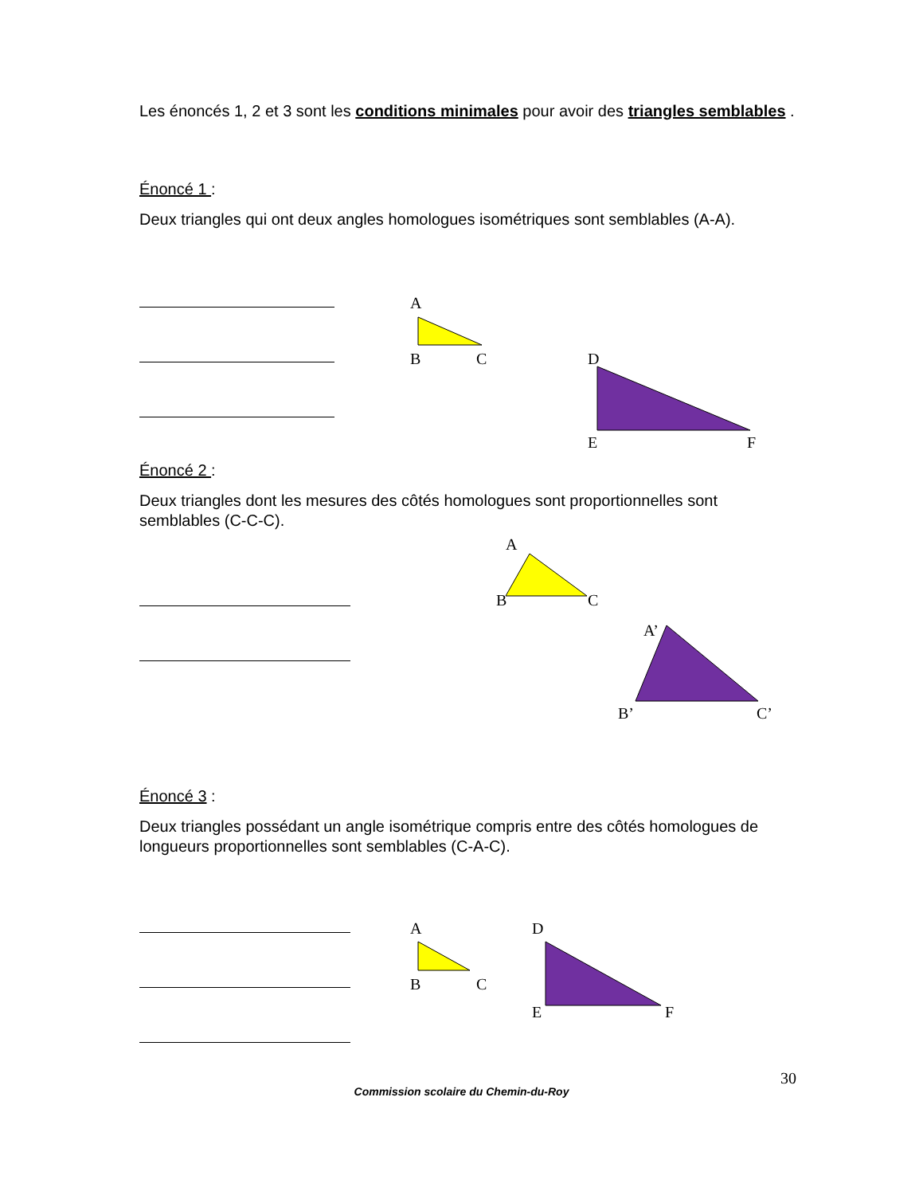Les énoncés 1, 2 et 3 sont les conditions minimales pour avoir des triangles semblables .
Énoncé 1 :
Deux triangles qui ont deux angles homologues isométriques sont semblables (A-A).
A
B
C
D
E
F
Énoncé 2 :
Deux triangles dont les mesures des côtés homologues sont proportionnelles sont semblables (C-C-C).
A
B
C
A’
B’
C’
Énoncé 3 :
Deux triangles possédant un angle isométrique compris entre des côtés homologues de longueurs proportionnelles sont semblables (C-A-C).
A
B
C
D
E
F
30
Commission scolaire du Chemin-du-Roy